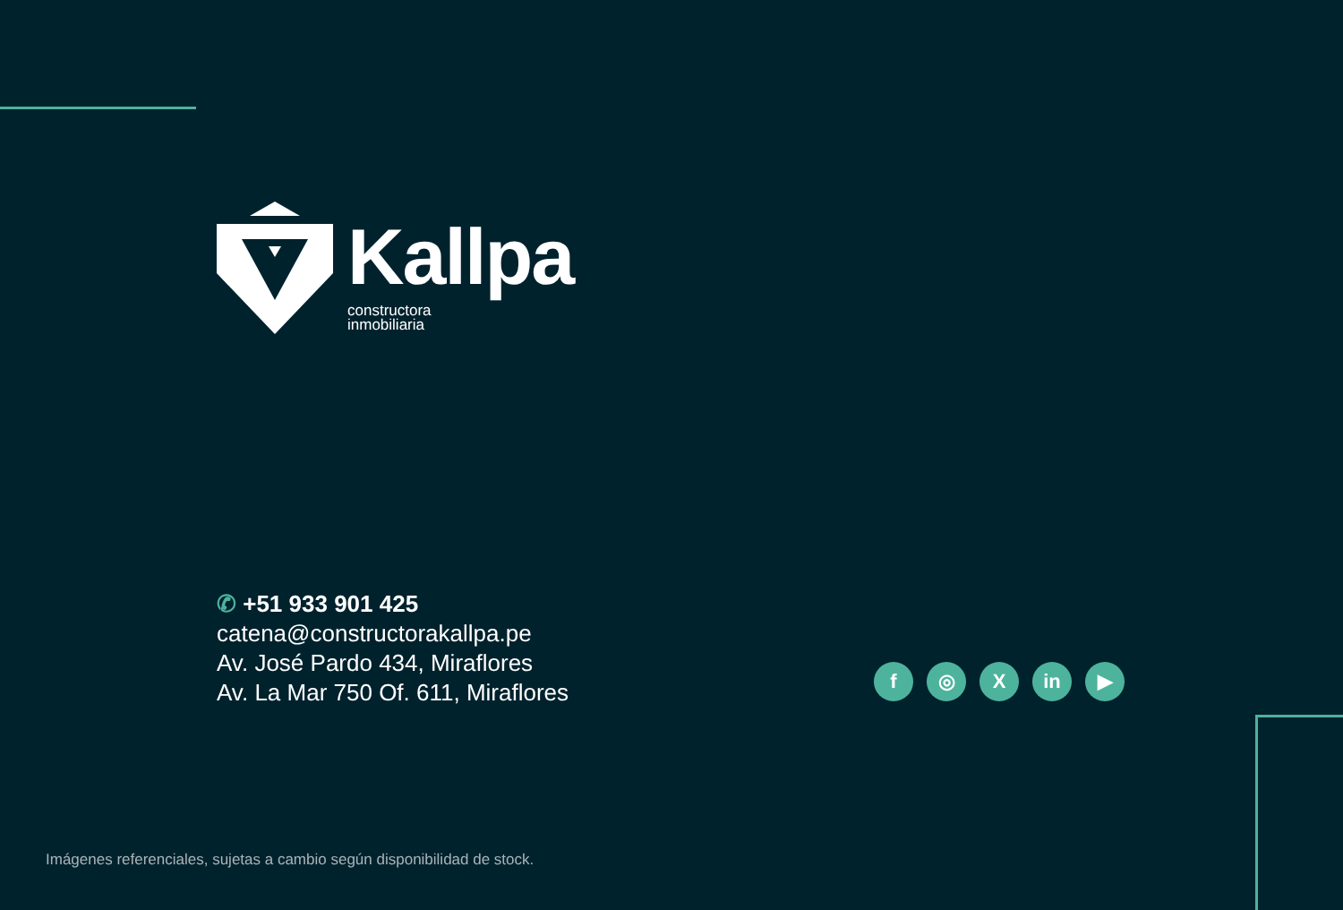Kallpa
constructora
inmobiliaria
✆ +51 933 901 425
catena@constructorakallpa.pe
Av. José Pardo 434, Miraflores
Av. La Mar 750 Of. 611, Miraflores
f ◎ X in ▶
Imágenes referenciales, sujetas a cambio según disponibilidad de stock.